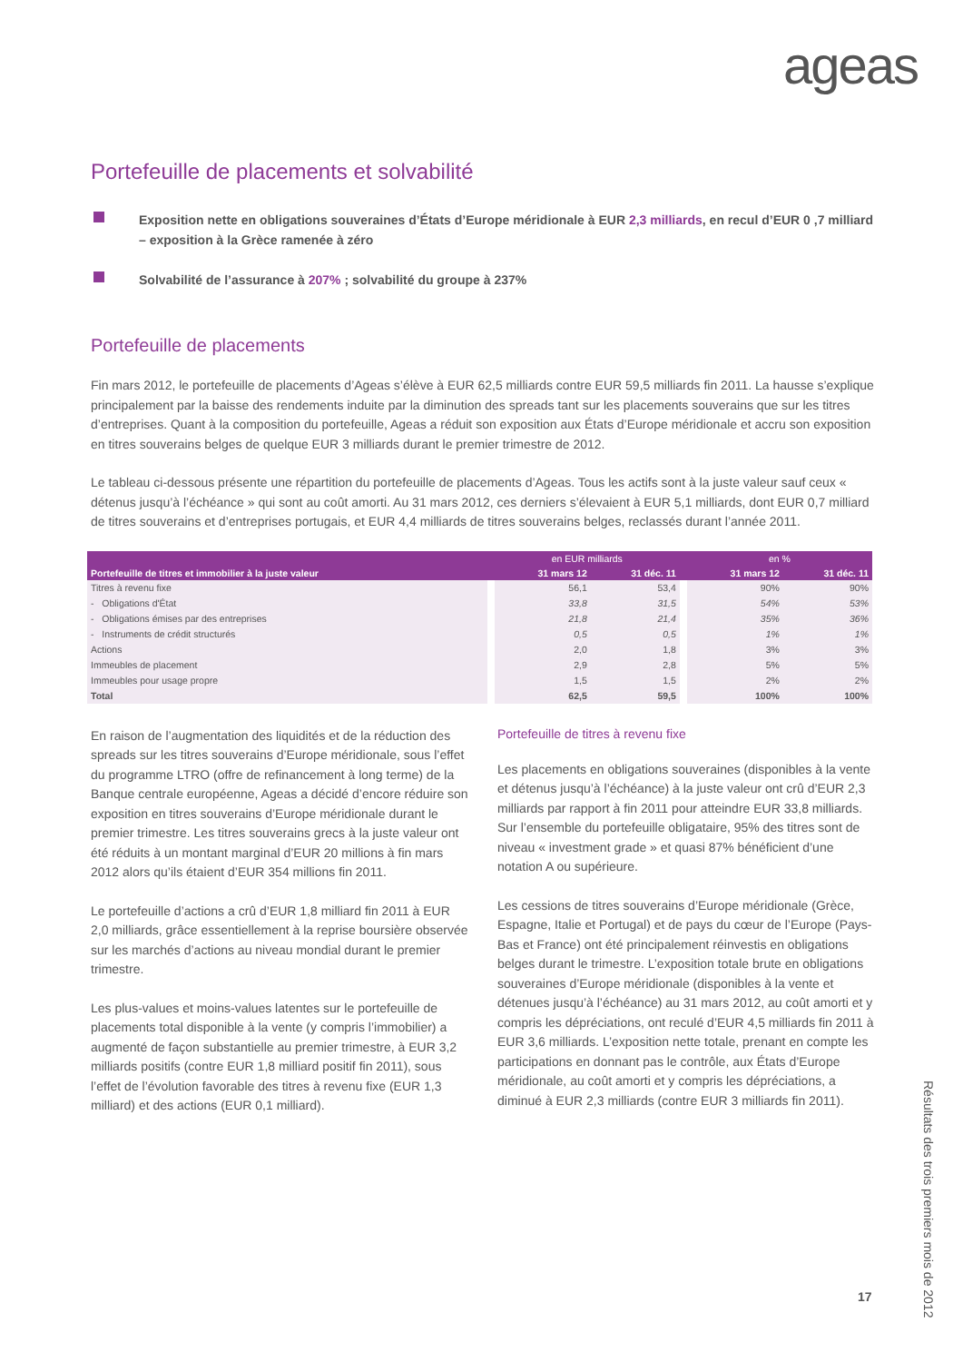ageas
Portefeuille de placements et solvabilité
Exposition nette en obligations souveraines d’États d’Europe méridionale à EUR 2,3 milliards, en recul d’EUR 0 ,7 milliard – exposition à la Grèce ramenée à zéro
Solvabilité de l’assurance à 207% ; solvabilité du groupe à 237%
Portefeuille de placements
Fin mars 2012, le portefeuille de placements d’Ageas s’élève à EUR 62,5 milliards contre EUR 59,5 milliards fin 2011. La hausse s’explique principalement par la baisse des rendements induite par la diminution des spreads tant sur les placements souverains que sur les titres d’entreprises. Quant à la composition du portefeuille, Ageas a réduit son exposition aux États d’Europe méridionale et accru son exposition en titres souverains belges de quelque EUR 3 milliards durant le premier trimestre de 2012.
Le tableau ci-dessous présente une répartition du portefeuille de placements d’Ageas. Tous les actifs sont à la juste valeur sauf ceux « détenus jusqu’à l’échéance » qui sont au coût amorti. Au 31 mars 2012, ces derniers s’élevaient à EUR 5,1 milliards, dont EUR 0,7 milliard de titres souverains et d’entreprises portugais, et EUR 4,4 milliards de titres souverains belges, reclassés durant l’année 2011.
| | | en EUR milliards | | | en % | |
| --- | --- | --- | --- | --- | --- | --- |
| Portefeuille de titres et immobilier à la juste valeur | | 31 mars 12 | 31 déc. 11 | | 31 mars 12 | 31 déc. 11 |
| Titres à revenu fixe | | 56,1 | 53,4 | | 90% | 90% |
| - Obligations d'État | | 33,8 | 31,5 | | 54% | 53% |
| - Obligations émises par des entreprises | | 21,8 | 21,4 | | 35% | 36% |
| - Instruments de crédit structurés | | 0,5 | 0,5 | | 1% | 1% |
| Actions | | 2,0 | 1,8 | | 3% | 3% |
| Immeubles de placement | | 2,9 | 2,8 | | 5% | 5% |
| Immeubles pour usage propre | | 1,5 | 1,5 | | 2% | 2% |
| Total | | 62,5 | 59,5 | | 100% | 100% |
En raison de l’augmentation des liquidités et de la réduction des spreads sur les titres souverains d’Europe méridionale, sous l’effet du programme LTRO (offre de refinancement à long terme) de la Banque centrale européenne, Ageas a décidé d’encore réduire son exposition en titres souverains d’Europe méridionale durant le premier trimestre. Les titres souverains grecs à la juste valeur ont été réduits à un montant marginal d’EUR 20 millions à fin mars 2012 alors qu’ils étaient d’EUR 354 millions fin 2011.
Le portefeuille d’actions a crû d’EUR 1,8 milliard fin 2011 à EUR 2,0 milliards, grâce essentiellement à la reprise boursière observée sur les marchés d’actions au niveau mondial durant le premier trimestre.
Les plus-values et moins-values latentes sur le portefeuille de placements total disponible à la vente (y compris l’immobilier) a augmenté de façon substantielle au premier trimestre, à EUR 3,2 milliards positifs (contre EUR 1,8 milliard positif fin 2011), sous l’effet de l’évolution favorable des titres à revenu fixe (EUR 1,3 milliard) et des actions (EUR 0,1 milliard).
Portefeuille de titres à revenu fixe
Les placements en obligations souveraines (disponibles à la vente et détenus jusqu’à l’échéance) à la juste valeur ont crû d’EUR 2,3 milliards par rapport à fin 2011 pour atteindre EUR 33,8 milliards. Sur l’ensemble du portefeuille obligataire, 95% des titres sont de niveau « investment grade » et quasi 87% bénéficient d’une notation A ou supérieure.
Les cessions de titres souverains d’Europe méridionale (Grèce, Espagne, Italie et Portugal) et de pays du cœur de l’Europe (Pays-Bas et France) ont été principalement réinvestis en obligations belges durant le trimestre. L’exposition totale brute en obligations souveraines d’Europe méridionale (disponibles à la vente et détenues jusqu’à l’échéance) au 31 mars 2012, au coût amorti et y compris les dépréciations, ont reculé d’EUR 4,5 milliards fin 2011 à EUR 3,6 milliards. L’exposition nette totale, prenant en compte les participations en donnant pas le contrôle, aux États d’Europe méridionale, au coût amorti et y compris les dépréciations, a diminué à EUR 2,3 milliards (contre EUR 3 milliards fin 2011).
Résultats des trois premiers mois de 2012
17